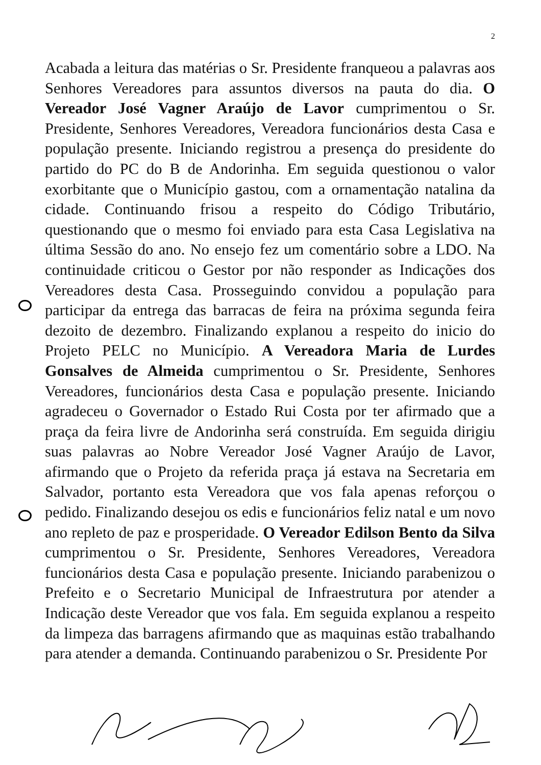2
Acabada a leitura das matérias o Sr. Presidente franqueou a palavras aos Senhores Vereadores para assuntos diversos na pauta do dia. O Vereador José Vagner Araújo de Lavor cumprimentou o Sr. Presidente, Senhores Vereadores, Vereadora funcionários desta Casa e população presente. Iniciando registrou a presença do presidente do partido do PC do B de Andorinha. Em seguida questionou o valor exorbitante que o Município gastou, com a ornamentação natalina da cidade. Continuando frisou a respeito do Código Tributário, questionando que o mesmo foi enviado para esta Casa Legislativa na última Sessão do ano. No ensejo fez um comentário sobre a LDO. Na continuidade criticou o Gestor por não responder as Indicações dos Vereadores desta Casa. Prosseguindo convidou a população para participar da entrega das barracas de feira na próxima segunda feira dezoito de dezembro. Finalizando explanou a respeito do inicio do Projeto PELC no Município. A Vereadora Maria de Lurdes Gonsalves de Almeida cumprimentou o Sr. Presidente, Senhores Vereadores, funcionários desta Casa e população presente. Iniciando agradeceu o Governador o Estado Rui Costa por ter afirmado que a praça da feira livre de Andorinha será construída. Em seguida dirigiu suas palavras ao Nobre Vereador José Vagner Araújo de Lavor, afirmando que o Projeto da referida praça já estava na Secretaria em Salvador, portanto esta Vereadora que vos fala apenas reforçou o pedido. Finalizando desejou os edis e funcionários feliz natal e um novo ano repleto de paz e prosperidade. O Vereador Edilson Bento da Silva cumprimentou o Sr. Presidente, Senhores Vereadores, Vereadora funcionários desta Casa e população presente. Iniciando parabenizou o Prefeito e o Secretario Municipal de Infraestrutura por atender a Indicação deste Vereador que vos fala. Em seguida explanou a respeito da limpeza das barragens afirmando que as maquinas estão trabalhando para atender a demanda. Continuando parabenizou o Sr. Presidente Por